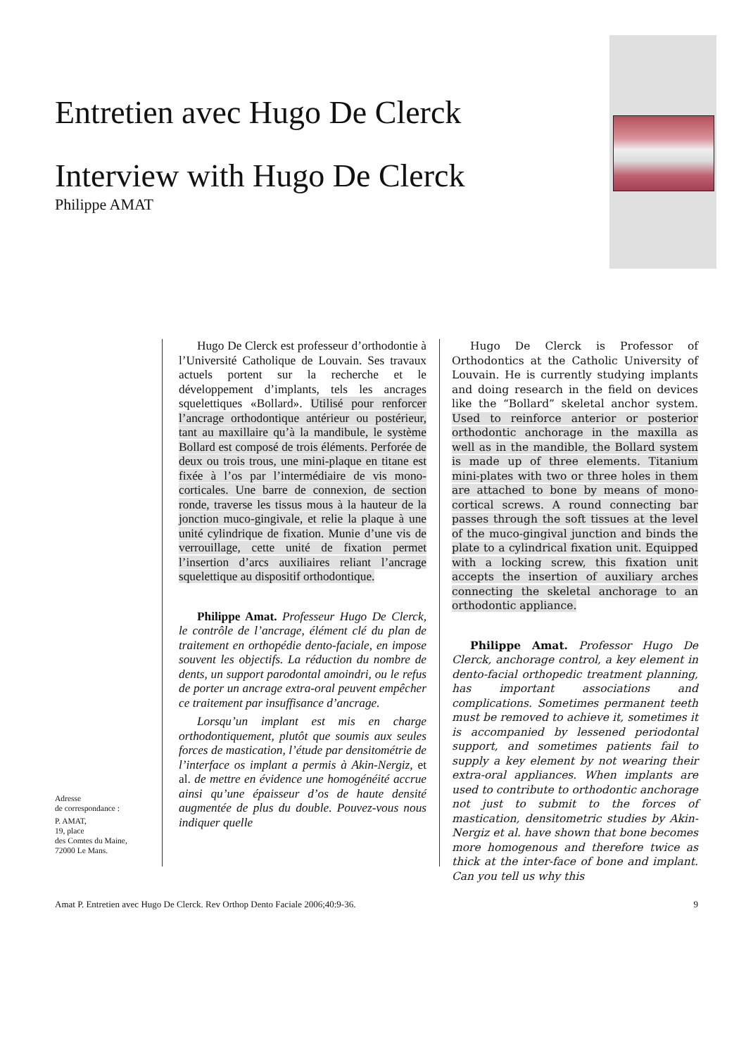Entretien avec Hugo De Clerck
Interview with Hugo De Clerck
Philippe AMAT
Hugo De Clerck est professeur d’orthodontie à l’Université Catholique de Louvain. Ses travaux actuels portent sur la recherche et le développement d’implants, tels les ancrages squelettiques «Bollard». Utilisé pour renforcer l’ancrage orthodontique antérieur ou postérieur, tant au maxillaire qu’à la mandibule, le système Bollard est composé de trois éléments. Perforée de deux ou trois trous, une mini-plaque en titane est fixée à l’os par l’intermédiaire de vis mono-corticales. Une barre de connexion, de section ronde, traverse les tissus mous à la hauteur de la jonction muco-gingivale, et relie la plaque à une unité cylindrique de fixation. Munie d’une vis de verrouillage, cette unité de fixation permet l’insertion d’arcs auxiliaires reliant l’ancrage squelettique au dispositif orthodontique.
Philippe Amat. Professeur Hugo De Clerck, le contrôle de l’ancrage, élément clé du plan de traitement en orthopédie dento-faciale, en impose souvent les objectifs. La réduction du nombre de dents, un support parodontal amoindri, ou le refus de porter un ancrage extra-oral peuvent empêcher ce traitement par insuffisance d’ancrage.
Lorsqu’un implant est mis en charge orthodontiquement, plutôt que soumis aux seules forces de mastication, l’étude par densitométrie de l’interface os implant a permis à Akin-Nergiz, et al. de mettre en évidence une homogénéité accrue ainsi qu’une épaisseur d’os de haute densité augmentée de plus du double. Pouvez-vous nous indiquer quelle
Hugo De Clerck is Professor of Orthodontics at the Catholic University of Louvain. He is currently studying implants and doing research in the field on devices like the “Bollard” skeletal anchor system. Used to reinforce anterior or posterior orthodontic anchorage in the maxilla as well as in the mandible, the Bollard system is made up of three elements. Titanium mini-plates with two or three holes in them are attached to bone by means of mono-cortical screws. A round connecting bar passes through the soft tissues at the level of the muco-gingival junction and binds the plate to a cylindrical fixation unit. Equipped with a locking screw, this fixation unit accepts the insertion of auxiliary arches connecting the skeletal anchorage to an orthodontic appliance.
Philippe Amat. Professor Hugo De Clerck, anchorage control, a key element in dento-facial orthopedic treatment planning, has important associations and complications. Sometimes permanent teeth must be removed to achieve it, sometimes it is accompanied by lessened periodontal support, and sometimes patients fail to supply a key element by not wearing their extra-oral appliances. When implants are used to contribute to orthodontic anchorage not just to submit to the forces of mastication, densitometric studies by Akin-Nergiz et al. have shown that bone becomes more homogenous and therefore twice as thick at the inter-face of bone and implant. Can you tell us why this
Adresse
de correspondance :
P. AMAT,
19, place
des Comtes du Maine,
72000 Le Mans.
Amat P. Entretien avec Hugo De Clerck. Rev Orthop Dento Faciale 2006;40:9-36. 9